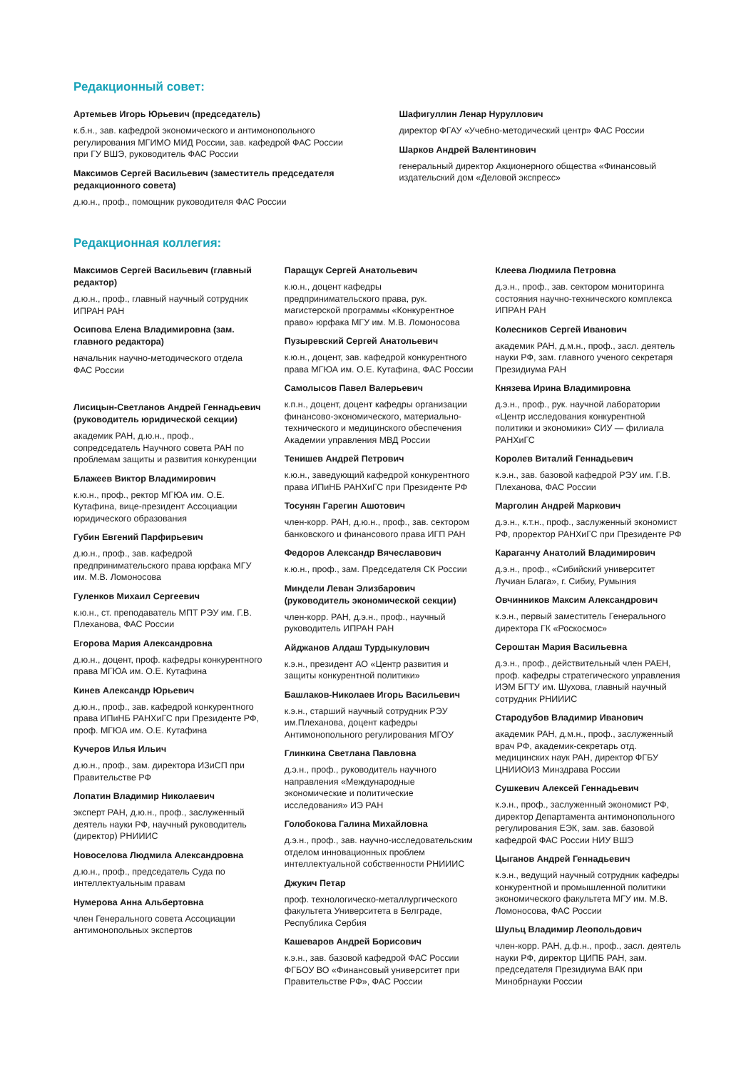Редакционный совет:
Артемьев Игорь Юрьевич (председатель)
к.б.н., зав. кафедрой экономического и антимонопольного регулирования МГИМО МИД России, зав. кафедрой ФАС России при ГУ ВШЭ, руководитель ФАС России
Максимов Сергей Васильевич (заместитель председателя редакционного совета)
д.ю.н., проф., помощник руководителя ФАС России
Шафигуллин Ленар Нуруллович
директор ФГАУ «Учебно-методический центр» ФАС России
Шарков Андрей Валентинович
генеральный директор Акционерного общества «Финансовый издательский дом «Деловой экспресс»
Редакционная коллегия:
Максимов Сергей Васильевич (главный редактор)
д.ю.н., проф., главный научный сотрудник ИПРАН РАН
Осипова Елена Владимировна (зам. главного редактора)
начальник научно-методического отдела ФАС России
Лисицын-Светланов Андрей Геннадьевич (руководитель юридической секции)
академик РАН, д.ю.н., проф., сопредседатель Научного совета РАН по проблемам защиты и развития конкуренции
Блажеев Виктор Владимирович
к.ю.н., проф., ректор МГЮА им. О.Е. Кутафина, вице-президент Ассоциации юридического образования
Губин Евгений Парфирьевич
д.ю.н., проф., зав. кафедрой предпринимательского права юрфака МГУ им. М.В. Ломоносова
Гуленков Михаил Сергеевич
к.ю.н., ст. преподаватель МПТ РЭУ им. Г.В. Плеханова, ФАС России
Егорова Мария Александровна
д.ю.н., доцент, проф. кафедры конкурентного права МГЮА им. О.Е. Кутафина
Кинев Александр Юрьевич
д.ю.н., проф., зав. кафедрой конкурентного права ИПиНБ РАНХиГС при Президенте РФ, проф. МГЮА им. О.Е. Кутафина
Кучеров Илья Ильич
д.ю.н., проф., зам. директора ИЗиСП при Правительстве РФ
Лопатин Владимир Николаевич
эксперт РАН, д.ю.н., проф., заслуженный деятель науки РФ, научный руководитель (директор) РНИИИС
Новоселова Людмила Александровна
д.ю.н., проф., председатель Суда по интеллектуальным правам
Нумерова Анна Альбертовна
член Генерального совета Ассоциации антимонопольных экспертов
Паращук Сергей Анатольевич
к.ю.н., доцент кафедры предпринимательского права, рук. магистерской программы «Конкурентное право» юрфака МГУ им. М.В. Ломоносова
Пузыревский Сергей Анатольевич
к.ю.н., доцент, зав. кафедрой конкурентного права МГЮА им. О.Е. Кутафина, ФАС России
Самолысов Павел Валерьевич
к.п.н., доцент, доцент кафедры организации финансово-экономического, материально-технического и медицинского обеспечения Академии управления МВД России
Тенишев Андрей Петрович
к.ю.н., заведующий кафедрой конкурентного права ИПиНБ РАНХиГС при Президенте РФ
Тосунян Гарегин Ашотович
член-корр. РАН, д.ю.н., проф., зав. сектором банковского и финансового права ИГП РАН
Федоров Александр Вячеславович
к.ю.н., проф., зам. Председателя СК России
Миндели Леван Элизбарович (руководитель экономической секции)
член-корр. РАН, д.э.н., проф., научный руководитель ИПРАН РАН
Айджанов Алдаш Турдыкулович
к.э.н., президент АО «Центр развития и защиты конкурентной политики»
Башлаков-Николаев Игорь Васильевич
к.э.н., старший научный сотрудник РЭУ им.Плеханова, доцент кафедры Антимонопольного регулирования МГОУ
Глинкина Светлана Павловна
д.э.н., проф., руководитель научного направления «Международные экономические и политические исследования» ИЭ РАН
Голобокова Галина Михайловна
д.э.н., проф., зав. научно-исследовательским отделом инновационных проблем интеллектуальной собственности РНИИИС
Джукич Петар
проф. технологическо-металлургического факультета Университета в Белграде, Республика Сербия
Кашеваров Андрей Борисович
к.э.н., зав. базовой кафедрой ФАС России ФГБОУ ВО «Финансовый университет при Правительстве РФ», ФАС России
Клеева Людмила Петровна
д.э.н., проф., зав. сектором мониторинга состояния научно-технического комплекса ИПРАН РАН
Колесников Сергей Иванович
академик РАН, д.м.н., проф., засл. деятель науки РФ, зам. главного ученого секретаря Президиума РАН
Князева Ирина Владимировна
д.э.н., проф., рук. научной лаборатории «Центр исследования конкурентной политики и экономики» СИУ — филиала РАНХиГС
Королев Виталий Геннадьевич
к.э.н., зав. базовой кафедрой РЭУ им. Г.В. Плеханова, ФАС России
Марголин Андрей Маркович
д.э.н., к.т.н., проф., заслуженный экономист РФ, проректор РАНХиГС при Президенте РФ
Караганчу Анатолий Владимирович
д.э.н., проф., «Сибийский университет Лучиан Блага», г. Сибиу, Румыния
Овчинников Максим Александрович
к.э.н., первый заместитель Генерального директора ГК «Роскосмос»
Сероштан Мария Васильевна
д.э.н., проф., действительный член РАЕН, проф. кафедры стратегического управления ИЭМ БГТУ им. Шухова, главный научный сотрудник РНИИИС
Стародубов Владимир Иванович
академик РАН, д.м.н., проф., заслуженный врач РФ, академик-секретарь отд. медицинских наук РАН, директор ФГБУ ЦНИИОИЗ Минздрава России
Сушкевич Алексей Геннадьевич
к.э.н., проф., заслуженный экономист РФ, директор Департамента антимонопольного регулирования ЕЭК, зам. зав. базовой кафедрой ФАС России НИУ ВШЭ
Цыганов Андрей Геннадьевич
к.э.н., ведущий научный сотрудник кафедры конкурентной и промышленной политики экономического факультета МГУ им. М.В. Ломоносова, ФАС России
Шульц Владимир Леопольдович
член-корр. РАН, д.ф.н., проф., засл. деятель науки РФ, директор ЦИПБ РАН, зам. председателя Президиума ВАК при Минобрнауки России